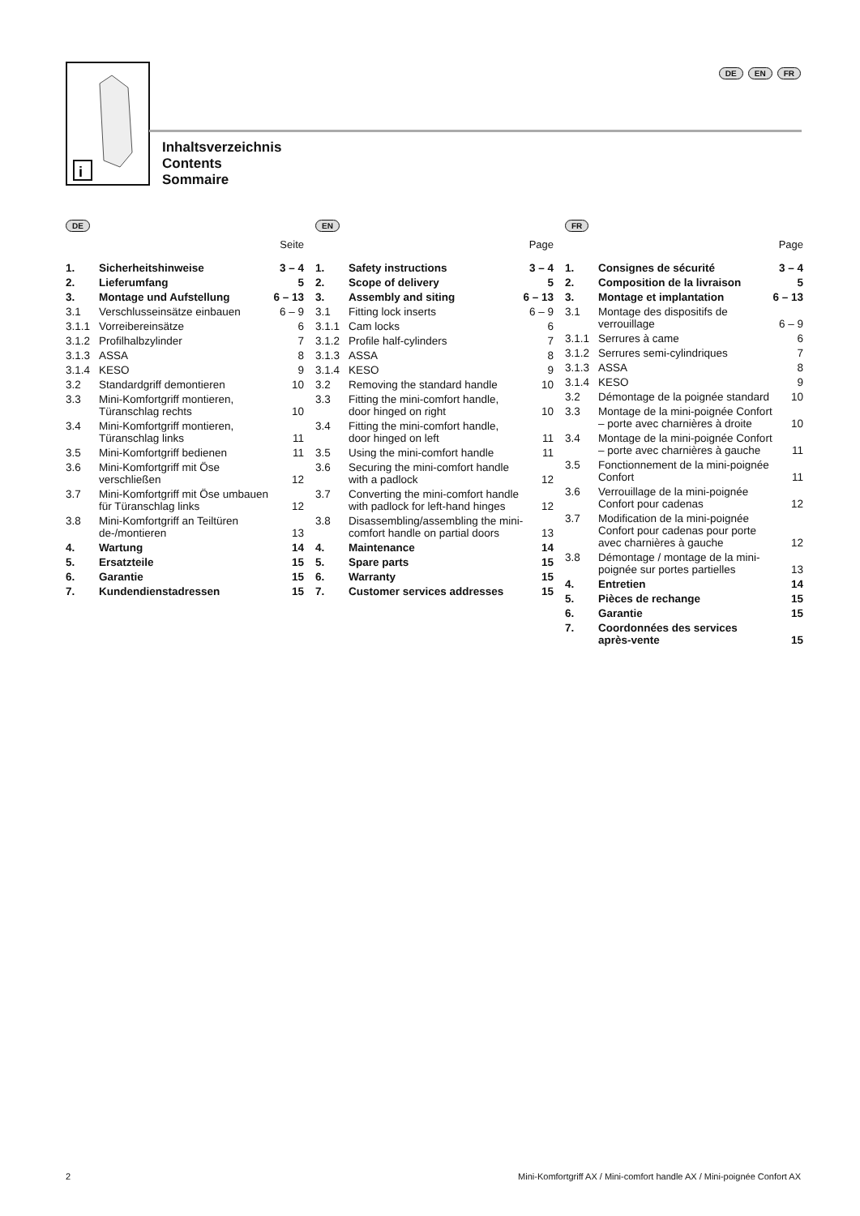DE EN FR
i
Inhaltsverzeichnis
Contents
Sommaire
DE
Seite
| 1. | Sicherheitshinweise | 3 – 4 |
| 2. | Lieferumfang | 5 |
| 3. | Montage und Aufstellung | 6 – 13 |
| 3.1 | Verschlusseinsätze einbauen | 6 – 9 |
| 3.1.1 | Vorreibereinsätze | 6 |
| 3.1.2 | Profilhalbzylinder | 7 |
| 3.1.3 | ASSA | 8 |
| 3.1.4 | KESO | 9 |
| 3.2 | Standardgriff demontieren | 10 |
| 3.3 | Mini-Komfortgriff montieren, Türanschlag rechts | 10 |
| 3.4 | Mini-Komfortgriff montieren, Türanschlag links | 11 |
| 3.5 | Mini-Komfortgriff bedienen | 11 |
| 3.6 | Mini-Komfortgriff mit Öse verschließen | 12 |
| 3.7 | Mini-Komfortgriff mit Öse umbauen für Türanschlag links | 12 |
| 3.8 | Mini-Komfortgriff an Teiltüren de-/montieren | 13 |
| 4. | Wartung | 14 |
| 5. | Ersatzteile | 15 |
| 6. | Garantie | 15 |
| 7. | Kundendienstadressen | 15 |
EN
Page
| 1. | Safety instructions | 3 – 4 |
| 2. | Scope of delivery | 5 |
| 3. | Assembly and siting | 6 – 13 |
| 3.1 | Fitting lock inserts | 6 – 9 |
| 3.1.1 | Cam locks | 6 |
| 3.1.2 | Profile half-cylinders | 7 |
| 3.1.3 | ASSA | 8 |
| 3.1.4 | KESO | 9 |
| 3.2 | Removing the standard handle | 10 |
| 3.3 | Fitting the mini-comfort handle, door hinged on right | 10 |
| 3.4 | Fitting the mini-comfort handle, door hinged on left | 11 |
| 3.5 | Using the mini-comfort handle | 11 |
| 3.6 | Securing the mini-comfort handle with a padlock | 12 |
| 3.7 | Converting the mini-comfort handle with padlock for left-hand hinges | 12 |
| 3.8 | Disassembling/assembling the mini-comfort handle on partial doors | 13 |
| 4. | Maintenance | 14 |
| 5. | Spare parts | 15 |
| 6. | Warranty | 15 |
| 7. | Customer services addresses | 15 |
FR
Page
| 1. | Consignes de sécurité | 3 – 4 |
| 2. | Composition de la livraison | 5 |
| 3. | Montage et implantation | 6 – 13 |
| 3.1 | Montage des dispositifs de verrouillage | 6 – 9 |
| 3.1.1 | Serrures à came | 6 |
| 3.1.2 | Serrures semi-cylindriques | 7 |
| 3.1.3 | ASSA | 8 |
| 3.1.4 | KESO | 9 |
| 3.2 | Démontage de la poignée standard | 10 |
| 3.3 | Montage de la mini-poignée Confort – porte avec charnières à droite | 10 |
| 3.4 | Montage de la mini-poignée Confort – porte avec charnières à gauche | 11 |
| 3.5 | Fonctionnement de la mini-poignée Confort | 11 |
| 3.6 | Verrouillage de la mini-poignée Confort pour cadenas | 12 |
| 3.7 | Modification de la mini-poignée Confort pour cadenas pour porte avec charnières à gauche | 12 |
| 3.8 | Démontage / montage de la mini-poignée sur portes partielles | 13 |
| 4. | Entretien | 14 |
| 5. | Pièces de rechange | 15 |
| 6. | Garantie | 15 |
| 7. | Coordonnées des services après-vente | 15 |
2 Mini-Komfortgriff AX / Mini-comfort handle AX / Mini-poignée Confort AX